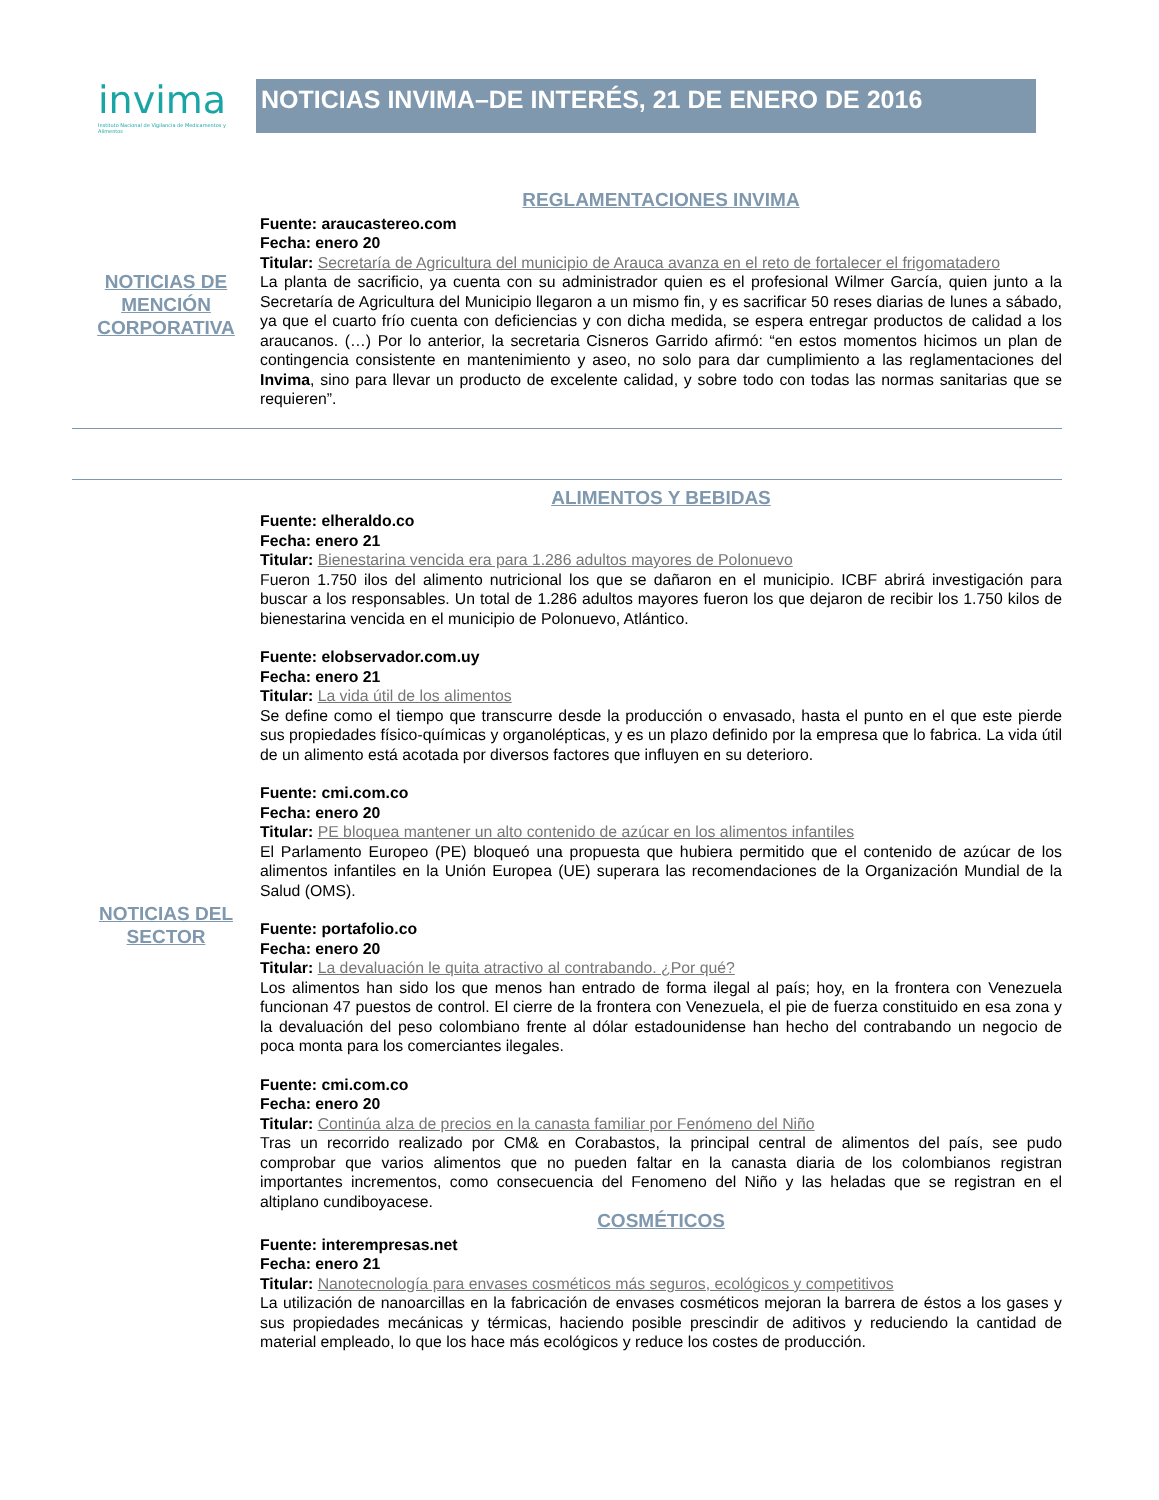invima
Instituto Nacional de Vigilancia de Medicamentos y Alimentos
NOTICIAS INVIMA–DE INTERÉS, 21 DE ENERO DE 2016
NOTICIAS DE MENCIÓN CORPORATIVA
REGLAMENTACIONES INVIMA
Fuente: araucastereo.com
Fecha: enero 20
Titular: Secretaría de Agricultura del municipio de Arauca avanza en el reto de fortalecer el frigomatadero
La planta de sacrificio, ya cuenta con su administrador quien es el profesional Wilmer García, quien junto a la Secretaría de Agricultura del Municipio llegaron a un mismo fin, y es sacrificar 50 reses diarias de lunes a sábado, ya que el cuarto frío cuenta con deficiencias y con dicha medida, se espera entregar productos de calidad a los araucanos. (…) Por lo anterior, la secretaria Cisneros Garrido afirmó: “en estos momentos hicimos un plan de contingencia consistente en mantenimiento y aseo, no solo para dar cumplimiento a las reglamentaciones del Invima, sino para llevar un producto de excelente calidad, y sobre todo con todas las normas sanitarias que se requieren”.
NOTICIAS DEL SECTOR
ALIMENTOS Y BEBIDAS
Fuente: elheraldo.co
Fecha: enero 21
Titular: Bienestarina vencida era para 1.286 adultos mayores de Polonuevo
Fueron 1.750 ilos del alimento nutricional los que se dañaron en el municipio. ICBF abrirá investigación para buscar a los responsables. Un total de 1.286 adultos mayores fueron los que dejaron de recibir los 1.750 kilos de bienestarina vencida en el municipio de Polonuevo, Atlántico.
Fuente: elobservador.com.uy
Fecha: enero 21
Titular: La vida útil de los alimentos
Se define como el tiempo que transcurre desde la producción o envasado, hasta el punto en el que este pierde sus propiedades físico-químicas y organolépticas, y es un plazo definido por la empresa que lo fabrica. La vida útil de un alimento está acotada por diversos factores que influyen en su deterioro.
Fuente: cmi.com.co
Fecha: enero 20
Titular: PE bloquea mantener un alto contenido de azúcar en los alimentos infantiles
El Parlamento Europeo (PE) bloqueó una propuesta que hubiera permitido que el contenido de azúcar de los alimentos infantiles en la Unión Europea (UE) superara las recomendaciones de la Organización Mundial de la Salud (OMS).
Fuente: portafolio.co
Fecha: enero 20
Titular: La devaluación le quita atractivo al contrabando. ¿Por qué?
Los alimentos han sido los que menos han entrado de forma ilegal al país; hoy, en la frontera con Venezuela funcionan 47 puestos de control. El cierre de la frontera con Venezuela, el pie de fuerza constituido en esa zona y la devaluación del peso colombiano frente al dólar estadounidense han hecho del contrabando un negocio de poca monta para los comerciantes ilegales.
Fuente: cmi.com.co
Fecha: enero 20
Titular: Continúa alza de precios en la canasta familiar por Fenómeno del Niño
Tras un recorrido realizado por CM& en Corabastos, la principal central de alimentos del país, see pudo comprobar que varios alimentos que no pueden faltar en la canasta diaria de los colombianos registran importantes incrementos, como consecuencia del Fenomeno del Niño y las heladas que se registran en el altiplano cundiboyacese.
COSMÉTICOS
Fuente: interempresas.net
Fecha: enero 21
Titular: Nanotecnología para envases cosméticos más seguros, ecológicos y competitivos
La utilización de nanoarcillas en la fabricación de envases cosméticos mejoran la barrera de éstos a los gases y sus propiedades mecánicas y térmicas, haciendo posible prescindir de aditivos y reduciendo la cantidad de material empleado, lo que los hace más ecológicos y reduce los costes de producción.